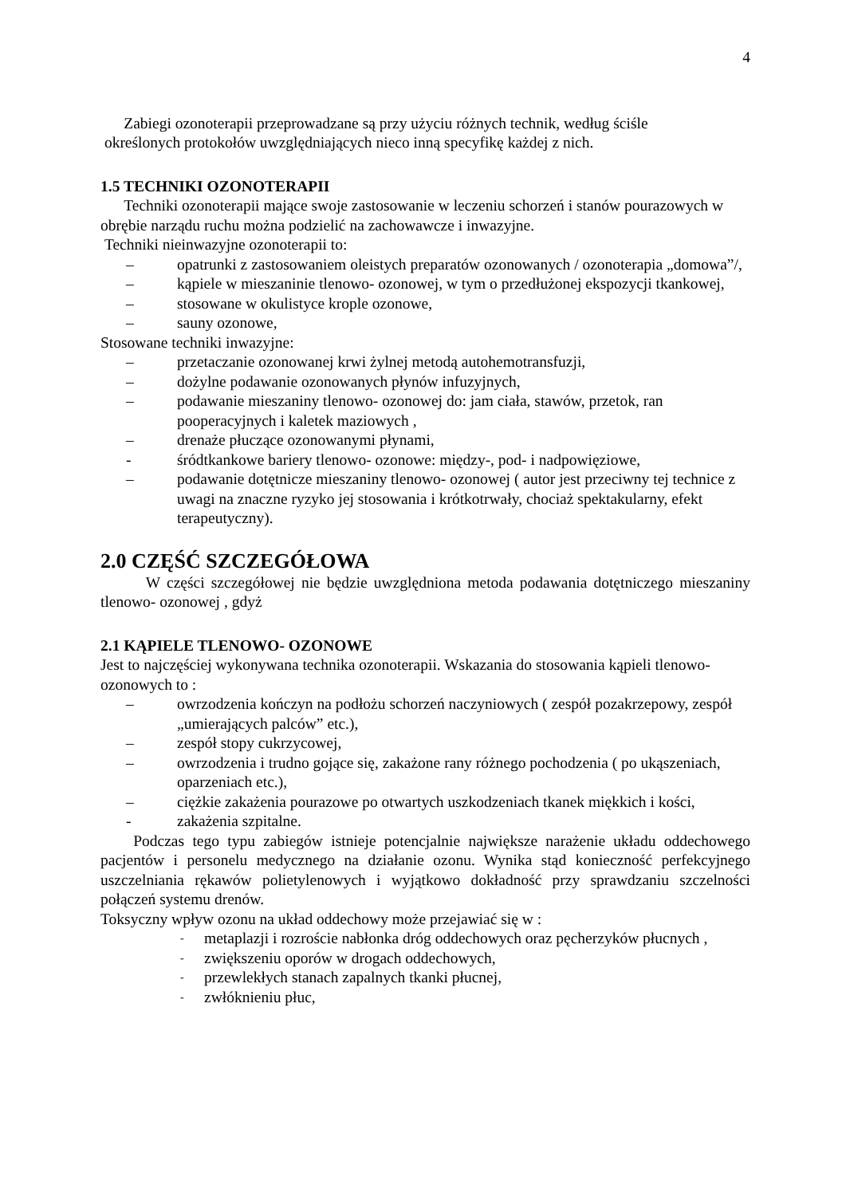4
Zabiegi ozonoterapii przeprowadzane są przy użyciu różnych technik, według ściśle
określonych protokołów uwzględniających nieco inną specyfikę każdej z nich.
1.5 TECHNIKI OZONOTERAPII
Techniki ozonoterapii mające swoje zastosowanie w leczeniu schorzeń i stanów pourazowych w obrębie narządu ruchu można podzielić na zachowawcze i inwazyjne.
Techniki nieinwazyjne ozonoterapii to:
– opatrunki z zastosowaniem oleistych preparatów ozonowanych / ozonoterapia „domowa”/,
– kąpiele w mieszaninie tlenowo- ozonowej, w tym o przedłużonej ekspozycji tkankowej,
– stosowane w okulistyce krople ozonowe,
– sauny ozonowe,
Stosowane techniki inwazyjne:
– przetaczanie ozonowanej krwi żylnej metodą autohemotransfuzji,
– dożylne podawanie ozonowanych płynów infuzyjnych,
– podawanie mieszaniny tlenowo- ozonowej do: jam ciała, stawów, przetok, ran pooperacyjnych i kaletek maziowych ,
– drenaże płuczące ozonowanymi płynami,
- śródtkankowe bariery tlenowo- ozonowe: między-, pod- i nadpowięziowe,
– podawanie dotętnicze mieszaniny tlenowo- ozonowej ( autor jest przeciwny tej technice z uwagi na znaczne ryzyko jej stosowania i krótkotrwały, chociaż spektakularny, efekt terapeutyczny).
2.0 CZĘŚĆ SZCZEGÓŁOWA
W części szczegółowej nie będzie uwzględniona metoda podawania dotętniczego mieszaniny tlenowo- ozonowej , gdyż
2.1 KĄPIELE TLENOWO- OZONOWE
Jest to najczęściej wykonywana technika ozonoterapii. Wskazania do stosowania kąpieli tlenowo- ozonowych to :
– owrzodzenia kończyn na podłożu schorzeń naczyniowych ( zespół pozakrzepowy, zespół „umierających palców” etc.),
– zespół stopy cukrzycowej,
– owrzodzenia i trudno gojące się, zakażone rany różnego pochodzenia ( po ukąszeniach, oparzeniach etc.),
– ciężkie zakażenia pourazowe po otwartych uszkodzeniach tkanek miękkich i kości,
- zakażenia szpitalne.
Podczas tego typu zabiegów istnieje potencjalnie największe narażenie układu oddechowego pacjentów i personelu medycznego na działanie ozonu. Wynika stąd konieczność perfekcyjnego uszczelniania rękawów polietylenowych i wyjątkowo dokładność przy sprawdzaniu szczelności połączeń systemu drenów.
Toksyczny wpływ ozonu na układ oddechowy może przejawiać się w :
- metaplazji i rozroście nabłonka dróg oddechowych oraz pęcherzyków płucnych ,
- zwiększeniu oporów w drogach oddechowych,
- przewlekłych stanach zapalnych tkanki płucnej,
- zwłóknieniu płuc,